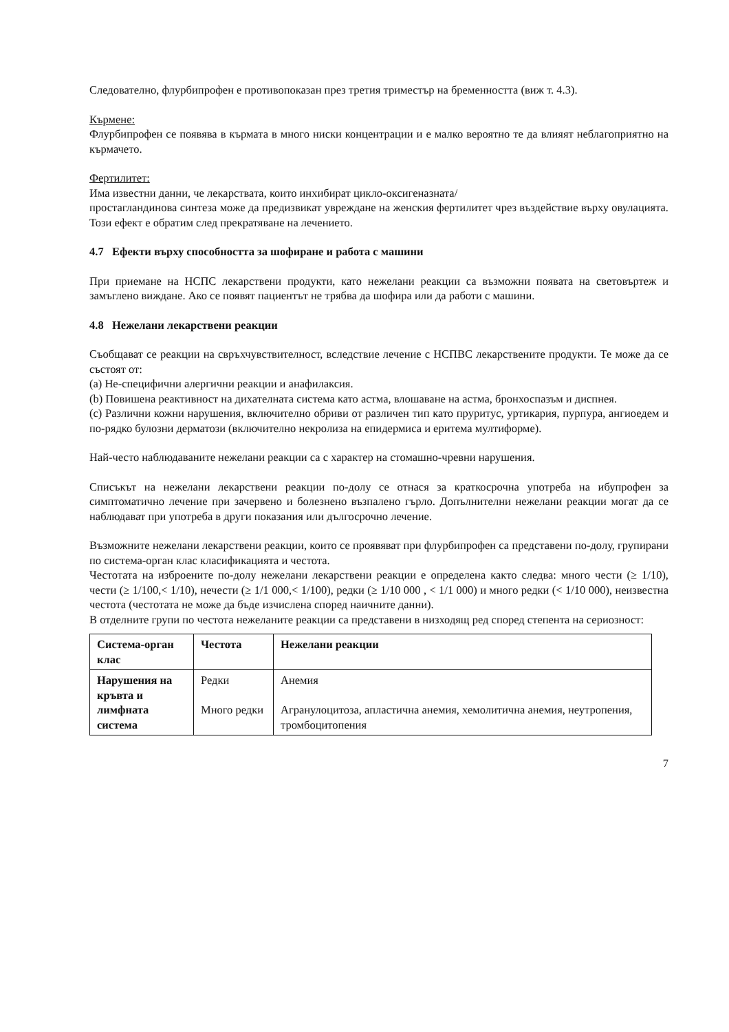Следователно, флурбипрофен е противопоказан през третия триместър на бременността (виж т. 4.3).
Кърмене:
Флурбипрофен се появява в кърмата в много ниски концентрации и е малко вероятно те да влияят неблагоприятно на кърмачето.
Фертилитет:
Има известни данни, че лекарствата, които инхибират цикло-оксигеназната/
простагландинова синтеза може да предизвикат увреждане на женския фертилитет чрез въздействие върху овулацията. Този ефект е обратим след прекратяване на лечението.
4.7 Ефекти върху способността за шофиране и работа с машини
При приемане на НСПС лекарствени продукти, като нежелани реакции са възможни появата на световъртеж и замъглено виждане. Ако се появят пациентът не трябва да шофира или да работи с машини.
4.8 Нежелани лекарствени реакции
Съобщават се реакции на свръхчувствителност, вследствие лечение с НСПВС лекарствените продукти. Те може да се състоят от:
(a) Не-специфични алергични реакции и анафилаксия.
(b) Повишена реактивност на дихателната система като астма, влошаване на астма, бронхоспазъм и диспнея.
(c) Различни кожни нарушения, включително обриви от различен тип като пруритус, уртикария, пурпура, ангиоедем и по-рядко булозни дерматози (включително некролиза на епидермиса и еритема мултиформе).
Най-често наблюдаваните нежелани реакции са с характер на стомашно-чревни нарушения.
Списъкът на нежелани лекарствени реакции по-долу се отнася за краткосрочна употреба на ибупрофен за симптоматично лечение при зачервено и болезнено възпалено гърло. Допълнителни нежелани реакции могат да се наблюдават при употреба в други показания или дългосрочно лечение.
Възможните нежелани лекарствени реакции, които се проявяват при флурбипрофен са представени по-долу, групирани по система-орган клас класификацията и честота.
Честотата на изброените по-долу нежелани лекарствени реакции е определена както следва: много чести (≥ 1/10), чести (≥ 1/100,< 1/10), нечести (≥ 1/1 000,< 1/100), редки (≥ 1/10 000 , < 1/1 000) и много редки (< 1/10 000), неизвестна честота (честотата не може да бъде изчислена според наичните данни).
В отделните групи по честота нежеланите реакции са представени в низходящ ред според степента на сериозност:
| Система-орган клас | Честота | Нежелани реакции |
| --- | --- | --- |
| Нарушения на кръвта и лимфната система | Редки Много редки | Анемия Агранулоцитоза, апластична анемия, хемолитична анемия, неутропения, тромбоцитопения |
7